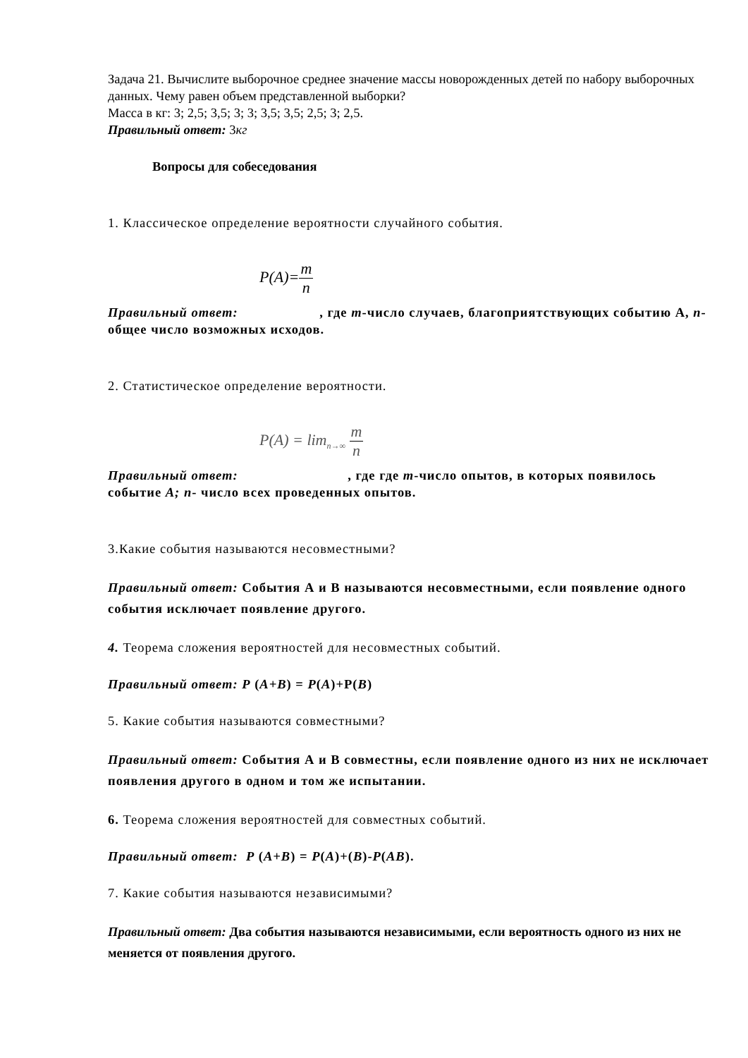Задача 21. Вычислите выборочное среднее значение массы новорожденных детей по набору выборочных данных. Чему равен объем представленной выборки?
Масса в кг: 3; 2,5; 3,5; 3; 3; 3,5; 3,5; 2,5; 3; 2,5.
Правильный ответ: 3кг
Вопросы для собеседования
1. Классическое определение вероятности случайного события.
P(A)=m n
Правильный ответ: , где m-число случаев, благоприятствующих событию А, n-общее число возможных исходов.
2. Статистическое определение вероятности.
P(A) = lim<sub>n→∞</sub> m n
Правильный ответ: , где где m-число опытов, в которых появилось событие А; n- число всех проведенных опытов.
3.Какие события называются несовместными?
Правильный ответ: События А и В называются несовместными, если появление одного события исключает появление другого.
4. Теорема сложения вероятностей для несовместных событий.
Правильный ответ: P (A+B) = P(A)+P(B)
5. Какие события называются совместными?
Правильный ответ: События А и В совместны, если появление одного из них не исключает появления другого в одном и том же испытании.
6. Теорема сложения вероятностей для совместных событий.
Правильный ответ: P (A+B) = P(A)+(B)-P(AB).
7. Какие события называются независимыми?
Правильный ответ: Два события называются независимыми, если вероятность одного из них не меняется от появления другого.